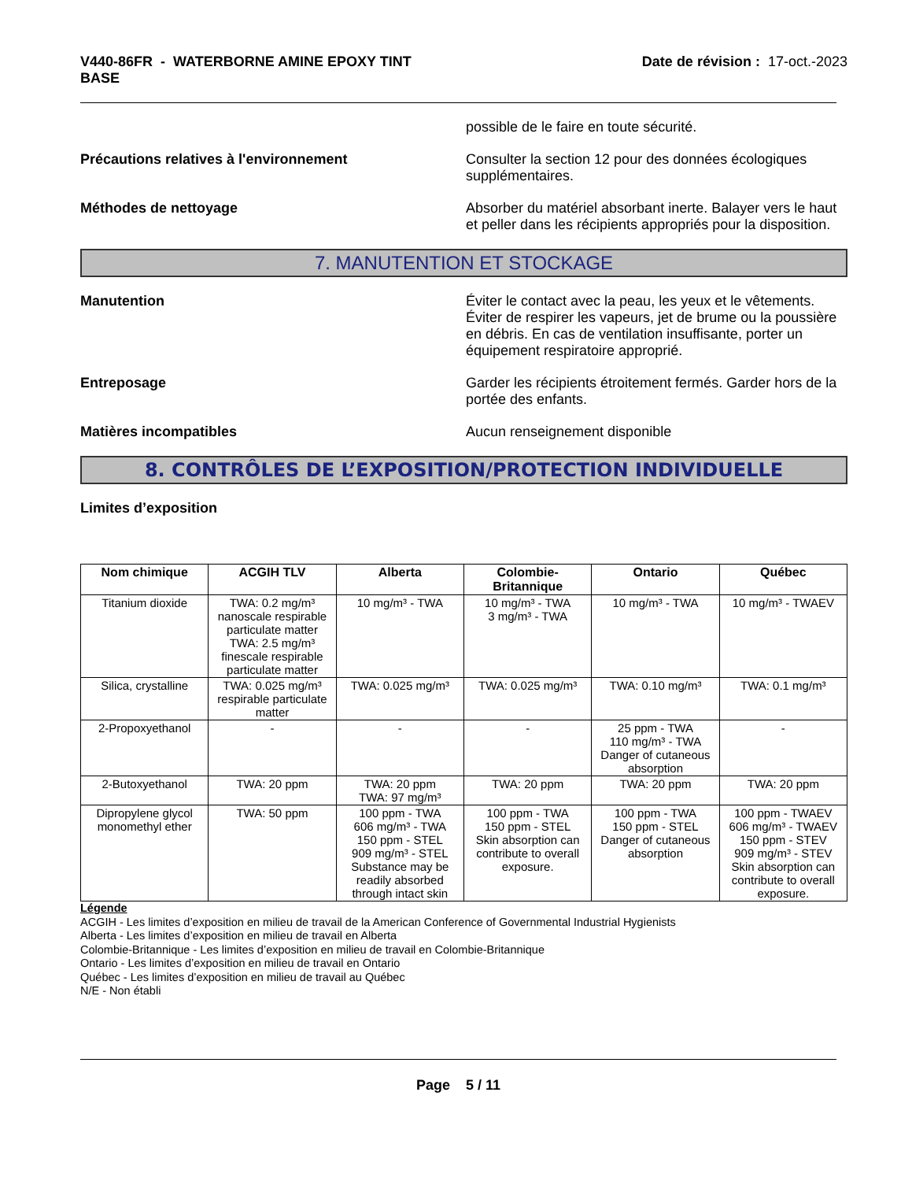V440-86FR - WATERBORNE AMINE EPOXY TINT
BASE
Date de révision : 17-oct.-2023
possible de le faire en toute sécurité.
Précautions relatives à l'environnement Consulter la section 12 pour des données écologiques supplémentaires.
Méthodes de nettoyage Absorber du matériel absorbant inerte. Balayer vers le haut et peller dans les récipients appropriés pour la disposition.
7. MANUTENTION ET STOCKAGE
Manutention Éviter le contact avec la peau, les yeux et le vêtements. Éviter de respirer les vapeurs, jet de brume ou la poussière en débris. En cas de ventilation insuffisante, porter un équipement respiratoire approprié.
Entreposage Garder les récipients étroitement fermés. Garder hors de la portée des enfants.
Matières incompatibles Aucun renseignement disponible
8. CONTRÔLES DE L’EXPOSITION/PROTECTION INDIVIDUELLE
Limites d’exposition
| Nom chimique | ACGIH TLV | Alberta | Colombie-Britannique | Ontario | Québec |
| --- | --- | --- | --- | --- | --- |
| Titanium dioxide | TWA: 0.2 mg/m³ nanoscale respirable particulate matter TWA: 2.5 mg/m³ finescale respirable particulate matter | 10 mg/m³ - TWA | 10 mg/m³ - TWA 3 mg/m³ - TWA | 10 mg/m³ - TWA | 10 mg/m³ - TWAEV |
| Silica, crystalline | TWA: 0.025 mg/m³ respirable particulate matter | TWA: 0.025 mg/m³ | TWA: 0.025 mg/m³ | TWA: 0.10 mg/m³ | TWA: 0.1 mg/m³ |
| 2-Propoxyethanol | - | - | - | 25 ppm - TWA 110 mg/m³ - TWA Danger of cutaneous absorption | - |
| 2-Butoxyethanol | TWA: 20 ppm | TWA: 20 ppm TWA: 97 mg/m³ | TWA: 20 ppm | TWA: 20 ppm | TWA: 20 ppm |
| Dipropylene glycol monomethyl ether | TWA: 50 ppm | 100 ppm - TWA 606 mg/m³ - TWA 150 ppm - STEL 909 mg/m³ - STEL Substance may be readily absorbed through intact skin | 100 ppm - TWA 150 ppm - STEL Skin absorption can contribute to overall exposure. | 100 ppm - TWA 150 ppm - STEL Danger of cutaneous absorption | 100 ppm - TWAEV 606 mg/m³ - TWAEV 150 ppm - STEV 909 mg/m³ - STEV Skin absorption can contribute to overall exposure. |
Légende
ACGIH - Les limites d’exposition en milieu de travail de la American Conference of Governmental Industrial Hygienists
Alberta - Les limites d’exposition en milieu de travail en Alberta
Colombie-Britannique - Les limites d’exposition en milieu de travail en Colombie-Britannique
Ontario - Les limites d’exposition en milieu de travail en Ontario
Québec - Les limites d’exposition en milieu de travail au Québec
N/E - Non établi
Page 5 / 11